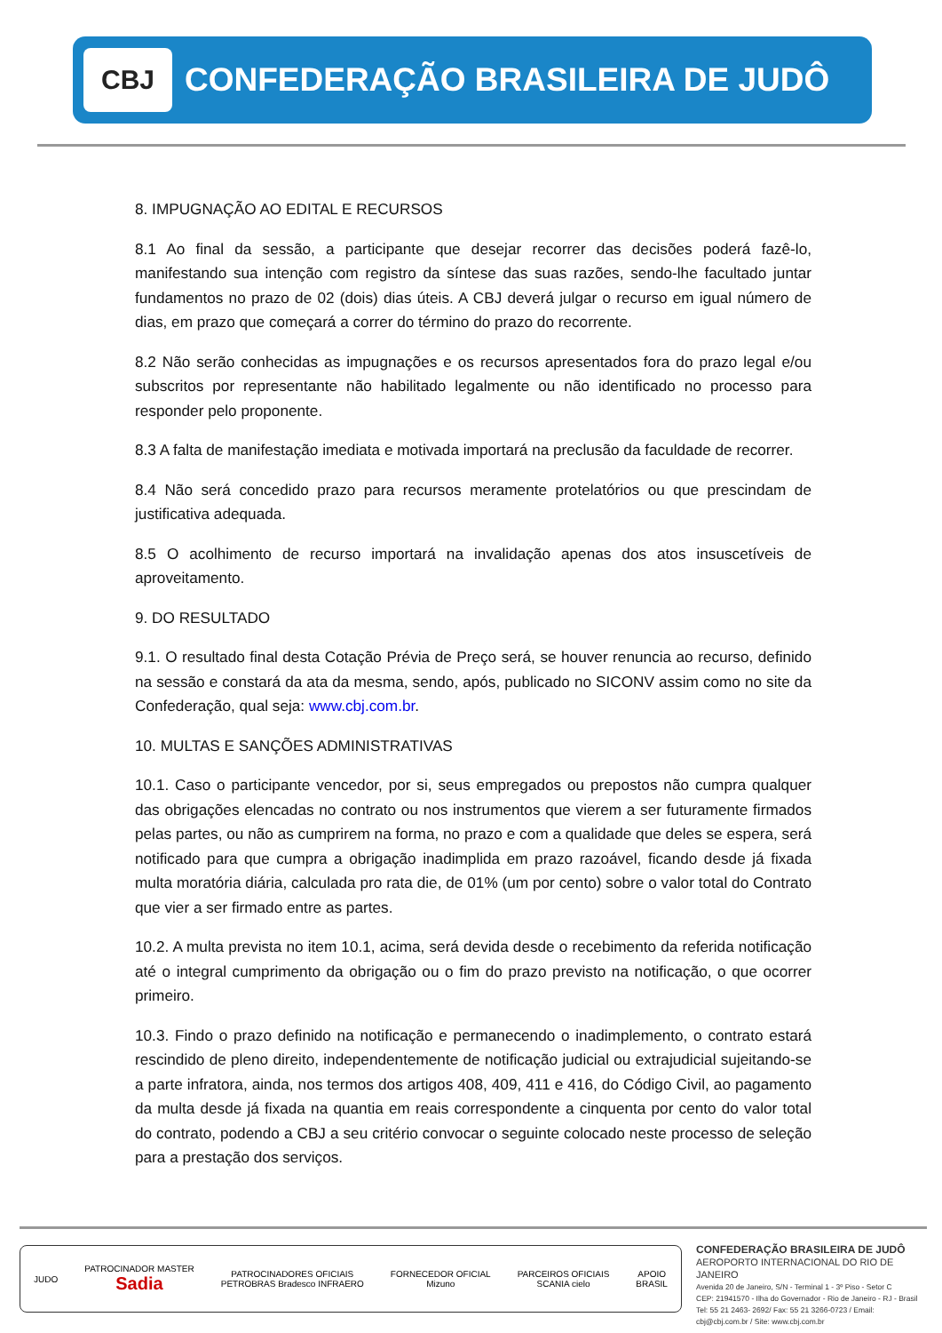CBJ
CONFEDERAÇÃO BRASILEIRA DE JUDÔ
8. IMPUGNAÇÃO AO EDITAL E RECURSOS
8.1 Ao final da sessão, a participante que desejar recorrer das decisões poderá fazê-lo, manifestando sua intenção com registro da síntese das suas razões, sendo-lhe facultado juntar fundamentos no prazo de 02 (dois) dias úteis. A CBJ deverá julgar o recurso em igual número de dias, em prazo que começará a correr do término do prazo do recorrente.
8.2 Não serão conhecidas as impugnações e os recursos apresentados fora do prazo legal e/ou subscritos por representante não habilitado legalmente ou não identificado no processo para responder pelo proponente.
8.3 A falta de manifestação imediata e motivada importará na preclusão da faculdade de recorrer.
8.4 Não será concedido prazo para recursos meramente protelatórios ou que prescindam de justificativa adequada.
8.5 O acolhimento de recurso importará na invalidação apenas dos atos insuscetíveis de aproveitamento.
9. DO RESULTADO
9.1. O resultado final desta Cotação Prévia de Preço será, se houver renuncia ao recurso, definido na sessão e constará da ata da mesma, sendo, após, publicado no SICONV assim como no site da Confederação, qual seja: www.cbj.com.br.
10. MULTAS E SANÇÕES ADMINISTRATIVAS
10.1. Caso o participante vencedor, por si, seus empregados ou prepostos não cumpra qualquer das obrigações elencadas no contrato ou nos instrumentos que vierem a ser futuramente firmados pelas partes, ou não as cumprirem na forma, no prazo e com a qualidade que deles se espera, será notificado para que cumpra a obrigação inadimplida em prazo razoável, ficando desde já fixada multa moratória diária, calculada pro rata die, de 01% (um por cento) sobre o valor total do Contrato que vier a ser firmado entre as partes.
10.2. A multa prevista no item 10.1, acima, será devida desde o recebimento da referida notificação até o integral cumprimento da obrigação ou o fim do prazo previsto na notificação, o que ocorrer primeiro.
10.3. Findo o prazo definido na notificação e permanecendo o inadimplemento, o contrato estará rescindido de pleno direito, independentemente de notificação judicial ou extrajudicial sujeitando-se a parte infratora, ainda, nos termos dos artigos 408, 409, 411 e 416, do Código Civil, ao pagamento da multa desde já fixada na quantia em reais correspondente a cinquenta por cento do valor total do contrato, podendo a CBJ a seu critério convocar o seguinte colocado neste processo de seleção para a prestação dos serviços.
JUDO
PATROCINADOR MASTER
Sadia
PATROCINADORES OFICIAIS
PETROBRAS Bradesco INFRAERO
FORNECEDOR OFICIAL
Mizuno
PARCEIROS OFICIAIS
SCANIA cielo
APOIO
BRASIL
CONFEDERAÇÃO BRASILEIRA DE JUDÔ
AEROPORTO INTERNACIONAL DO RIO DE JANEIRO
Avenida 20 de Janeiro, S/N - Terminal 1 - 3º Piso - Setor C
CEP: 21941570 - Ilha do Governador - Rio de Janeiro - RJ - Brasil
Tel: 55 21 2463- 2692/ Fax: 55 21 3266-0723 / Email: cbj@cbj.com.br / Site: www.cbj.com.br